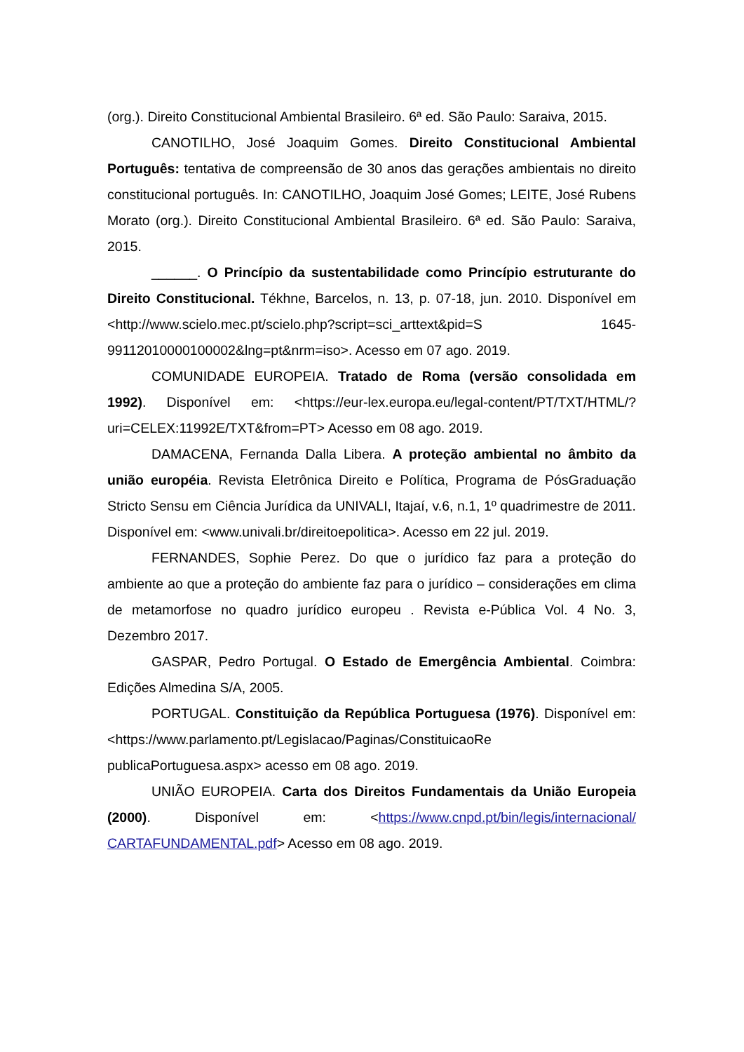(org.). Direito Constitucional Ambiental Brasileiro. 6ª ed. São Paulo: Saraiva, 2015.
CANOTILHO, José Joaquim Gomes. Direito Constitucional Ambiental Português: tentativa de compreensão de 30 anos das gerações ambientais no direito constitucional português. In: CANOTILHO, Joaquim José Gomes; LEITE, José Rubens Morato (org.). Direito Constitucional Ambiental Brasileiro. 6ª ed. São Paulo: Saraiva, 2015.
______. O Princípio da sustentabilidade como Princípio estruturante do Direito Constitucional. Tékhne, Barcelos, n. 13, p. 07-18, jun. 2010. Disponível em <http://www.scielo.mec.pt/scielo.php?script=sci_arttext&pid=S 1645-99112010000100002&lng=pt&nrm=iso>. Acesso em 07 ago. 2019.
COMUNIDADE EUROPEIA. Tratado de Roma (versão consolidada em 1992). Disponível em: <https://eur-lex.europa.eu/legal-content/PT/TXT/HTML/?uri=CELEX:11992E/TXT&from=PT> Acesso em 08 ago. 2019.
DAMACENA, Fernanda Dalla Libera. A proteção ambiental no âmbito da união européia. Revista Eletrônica Direito e Política, Programa de PósGraduação Stricto Sensu em Ciência Jurídica da UNIVALI, Itajaí, v.6, n.1, 1º quadrimestre de 2011. Disponível em: <www.univali.br/direitoepolitica>. Acesso em 22 jul. 2019.
FERNANDES, Sophie Perez. Do que o jurídico faz para a proteção do ambiente ao que a proteção do ambiente faz para o jurídico – considerações em clima de metamorfose no quadro jurídico europeu . Revista e-Pública Vol. 4 No. 3, Dezembro 2017.
GASPAR, Pedro Portugal. O Estado de Emergência Ambiental. Coimbra: Edições Almedina S/A, 2005.
PORTUGAL. Constituição da República Portuguesa (1976). Disponível em:<https://www.parlamento.pt/Legislacao/Paginas/ConstituicaoRe publicaPortuguesa.aspx> acesso em 08 ago. 2019.
UNIÃO EUROPEIA. Carta dos Direitos Fundamentais da União Europeia (2000). Disponível em: <https://www.cnpd.pt/bin/legis/internacional/ CARTAFUNDAMENTAL.pdf> Acesso em 08 ago. 2019.